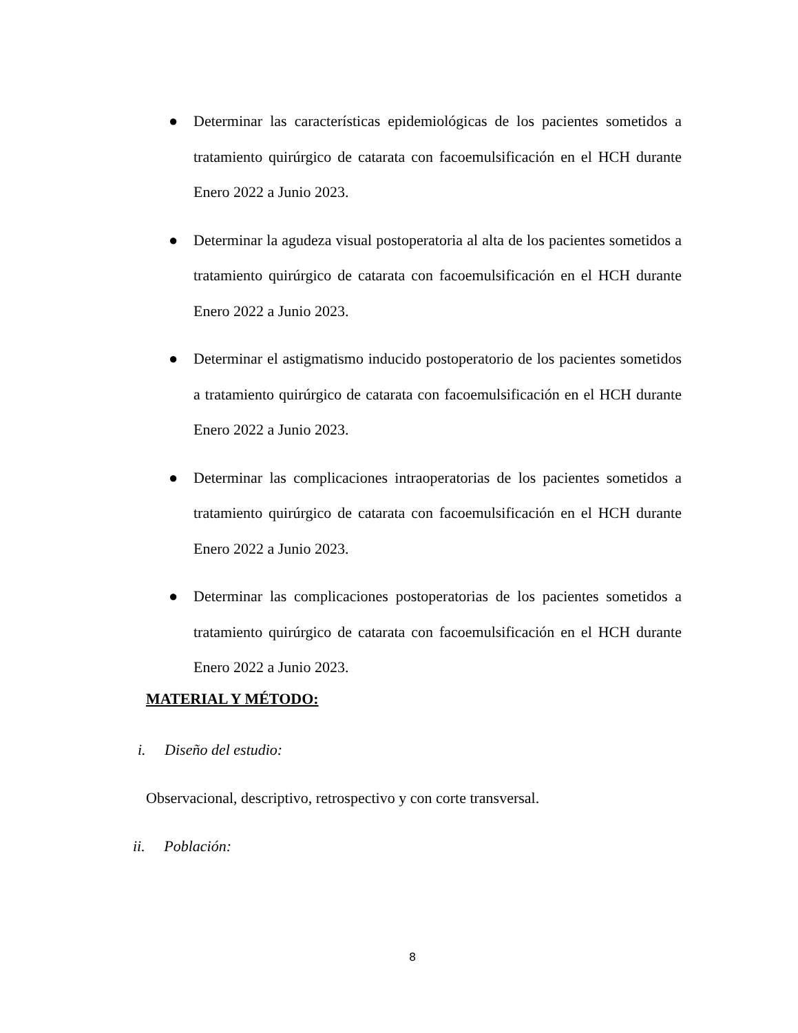● Determinar las características epidemiológicas de los pacientes sometidos a tratamiento quirúrgico de catarata con facoemulsificación en el HCH durante Enero 2022 a Junio 2023.
● Determinar la agudeza visual postoperatoria al alta de los pacientes sometidos a tratamiento quirúrgico de catarata con facoemulsificación en el HCH durante Enero 2022 a Junio 2023.
● Determinar el astigmatismo inducido postoperatorio de los pacientes sometidos a tratamiento quirúrgico de catarata con facoemulsificación en el HCH durante Enero 2022 a Junio 2023.
● Determinar las complicaciones intraoperatorias de los pacientes sometidos a tratamiento quirúrgico de catarata con facoemulsificación en el HCH durante Enero 2022 a Junio 2023.
● Determinar las complicaciones postoperatorias de los pacientes sometidos a tratamiento quirúrgico de catarata con facoemulsificación en el HCH durante Enero 2022 a Junio 2023.
MATERIAL Y MÉTODO:
i. Diseño del estudio:
Observacional, descriptivo, retrospectivo y con corte transversal.
ii. Población:
8